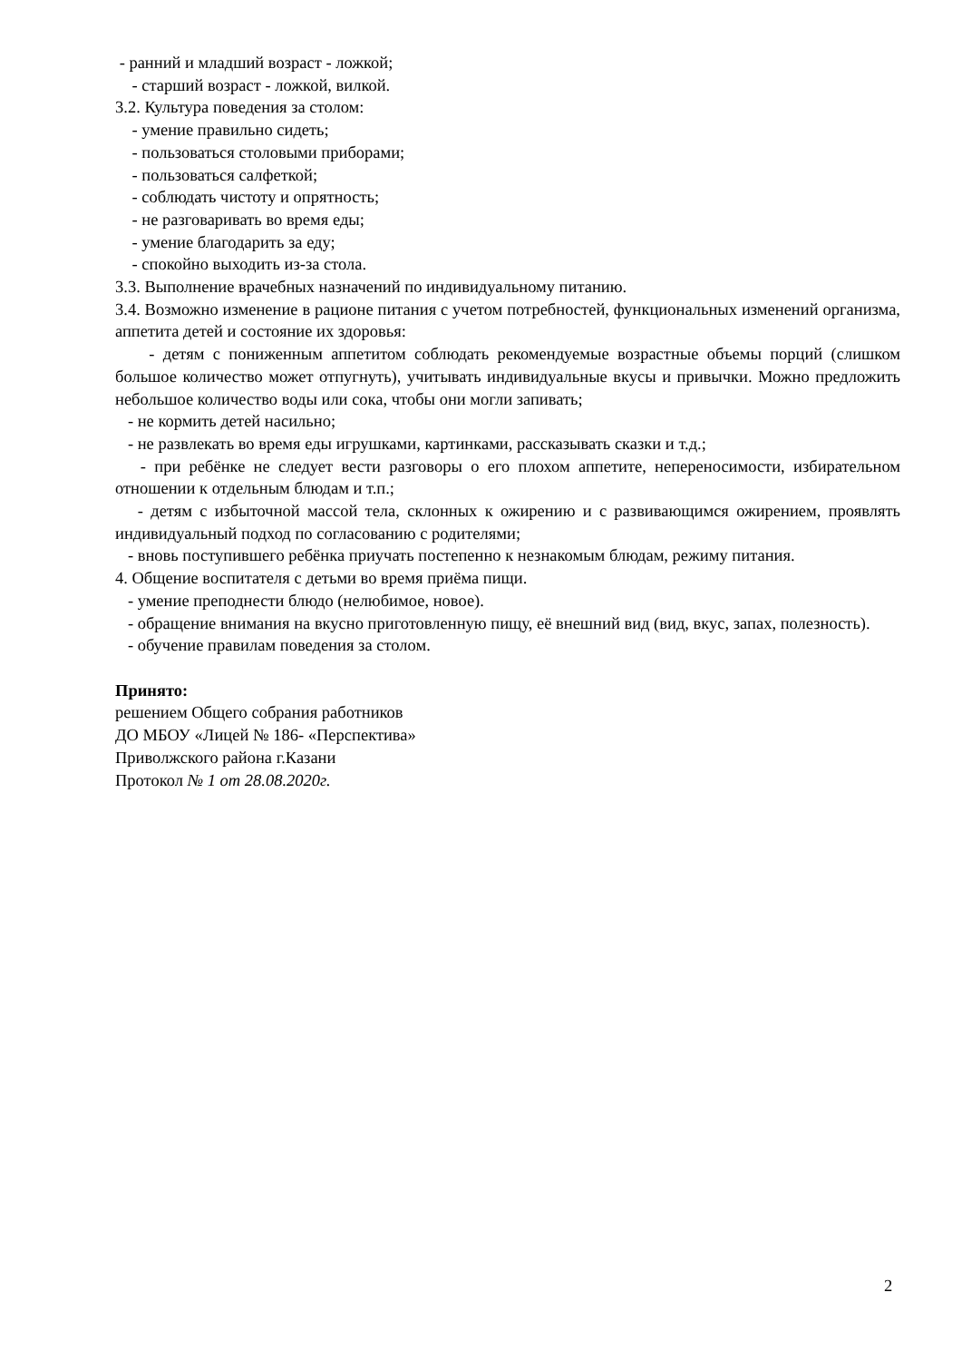- ранний и младший возраст - ложкой;
- старший возраст - ложкой, вилкой.
3.2. Культура поведения за столом:
- умение правильно сидеть;
- пользоваться столовыми приборами;
- пользоваться салфеткой;
- соблюдать чистоту и опрятность;
- не разговаривать во время еды;
- умение благодарить за еду;
- спокойно выходить из-за стола.
3.3. Выполнение врачебных назначений по индивидуальному питанию.
3.4. Возможно изменение в рационе питания с учетом потребностей, функциональных изменений организма, аппетита детей и состояние их здоровья:
- детям с пониженным аппетитом соблюдать рекомендуемые возрастные объемы порций (слишком большое количество может отпугнуть), учитывать индивидуальные вкусы и привычки. Можно предложить небольшое количество воды или сока, чтобы они могли запивать;
- не кормить детей насильно;
- не развлекать во время еды игрушками, картинками, рассказывать сказки и т.д.;
- при ребёнке не следует вести разговоры о его плохом аппетите, непереносимости, избирательном отношении к отдельным блюдам и т.п.;
- детям с избыточной массой тела, склонных к ожирению и с развивающимся ожирением, проявлять индивидуальный подход по согласованию с родителями;
- вновь поступившего ребёнка приучать постепенно к незнакомым блюдам, режиму питания.
4. Общение воспитателя с детьми во время приёма пищи.
- умение преподнести блюдо (нелюбимое, новое).
- обращение внимания на вкусно приготовленную пищу, её внешний вид (вид, вкус, запах, полезность).
- обучение правилам поведения за столом.
Принято:
решением Общего собрания работников
ДО МБОУ «Лицей № 186- «Перспектива»
Приволжского района г.Казани
Протокол № 1 от 28.08.2020г.
2